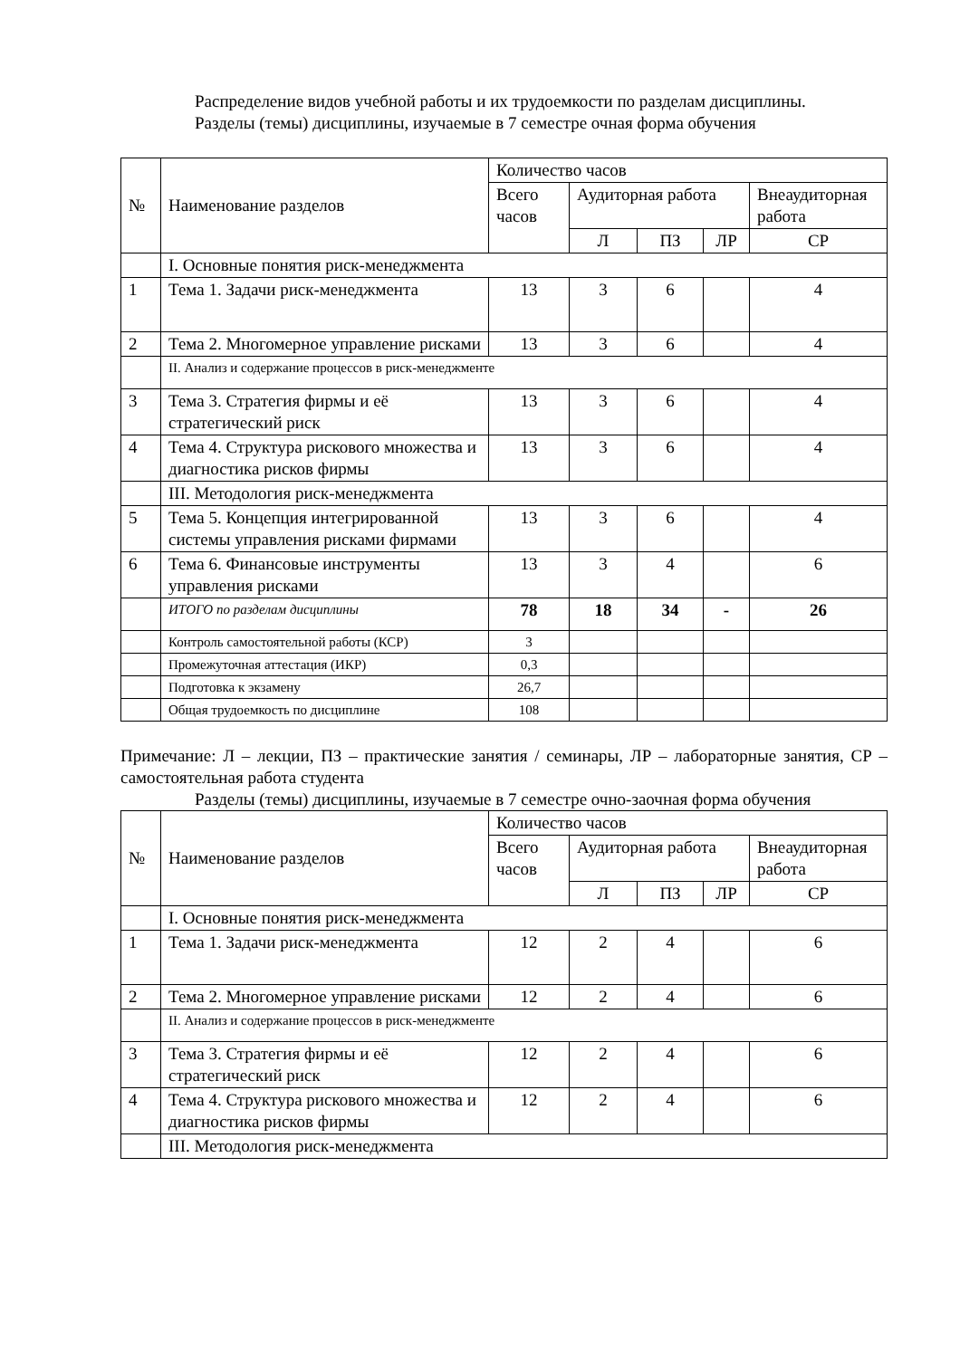Распределение видов учебной работы и их трудоемкости по разделам дисциплины.
Разделы (темы) дисциплины, изучаемые в 7 семестре очная форма обучения
| № | Наименование разделов | Количество часов | | | | |
| --- | --- | --- | --- | --- | --- | --- |
| | | Всего часов | Аудиторная работа | | | Внеаудиторная работа |
| | | | Л | ПЗ | ЛР | СР |
| | I. Основные понятия риск-менеджмента | | | | | |
| 1 | Тема 1. Задачи риск-менеджмента | 13 | 3 | 6 | | 4 |
| 2 | Тема 2. Многомерное управление рисками | 13 | 3 | 6 | | 4 |
| | II. Анализ и содержание процессов в риск-менеджменте | | | | | |
| 3 | Тема 3. Стратегия фирмы и её стратегический риск | 13 | 3 | 6 | | 4 |
| 4 | Тема 4. Структура рискового множества и диагностика рисков фирмы | 13 | 3 | 6 | | 4 |
| | III. Методология риск-менеджмента | | | | | |
| 5 | Тема 5. Концепция интегрированной системы управления рисками фирмами | 13 | 3 | 6 | | 4 |
| 6 | Тема 6. Финансовые инструменты управления рисками | 13 | 3 | 4 | | 6 |
| | ИТОГО по разделам дисциплины | 78 | 18 | 34 | - | 26 |
| | Контроль самостоятельной работы (КСР) | 3 | | | | |
| | Промежуточная аттестация (ИКР) | 0,3 | | | | |
| | Подготовка к экзамену | 26,7 | | | | |
| | Общая трудоемкость по дисциплине | 108 | | | | |
Примечание: Л – лекции, ПЗ – практические занятия / семинары, ЛР – лабораторные занятия, СР – самостоятельная работа студента
Разделы (темы) дисциплины, изучаемые в 7 семестре очно-заочная форма обучения
| № | Наименование разделов | Количество часов | | | | |
| --- | --- | --- | --- | --- | --- | --- |
| | | Всего часов | Аудиторная работа | | | Внеаудиторная работа |
| | | | Л | ПЗ | ЛР | СР |
| | I. Основные понятия риск-менеджмента | | | | | |
| 1 | Тема 1. Задачи риск-менеджмента | 12 | 2 | 4 | | 6 |
| 2 | Тема 2. Многомерное управление рисками | 12 | 2 | 4 | | 6 |
| | II. Анализ и содержание процессов в риск-менеджменте | | | | | |
| 3 | Тема 3. Стратегия фирмы и её стратегический риск | 12 | 2 | 4 | | 6 |
| 4 | Тема 4. Структура рискового множества и диагностика рисков фирмы | 12 | 2 | 4 | | 6 |
| | III. Методология риск-менеджмента | | | | | |